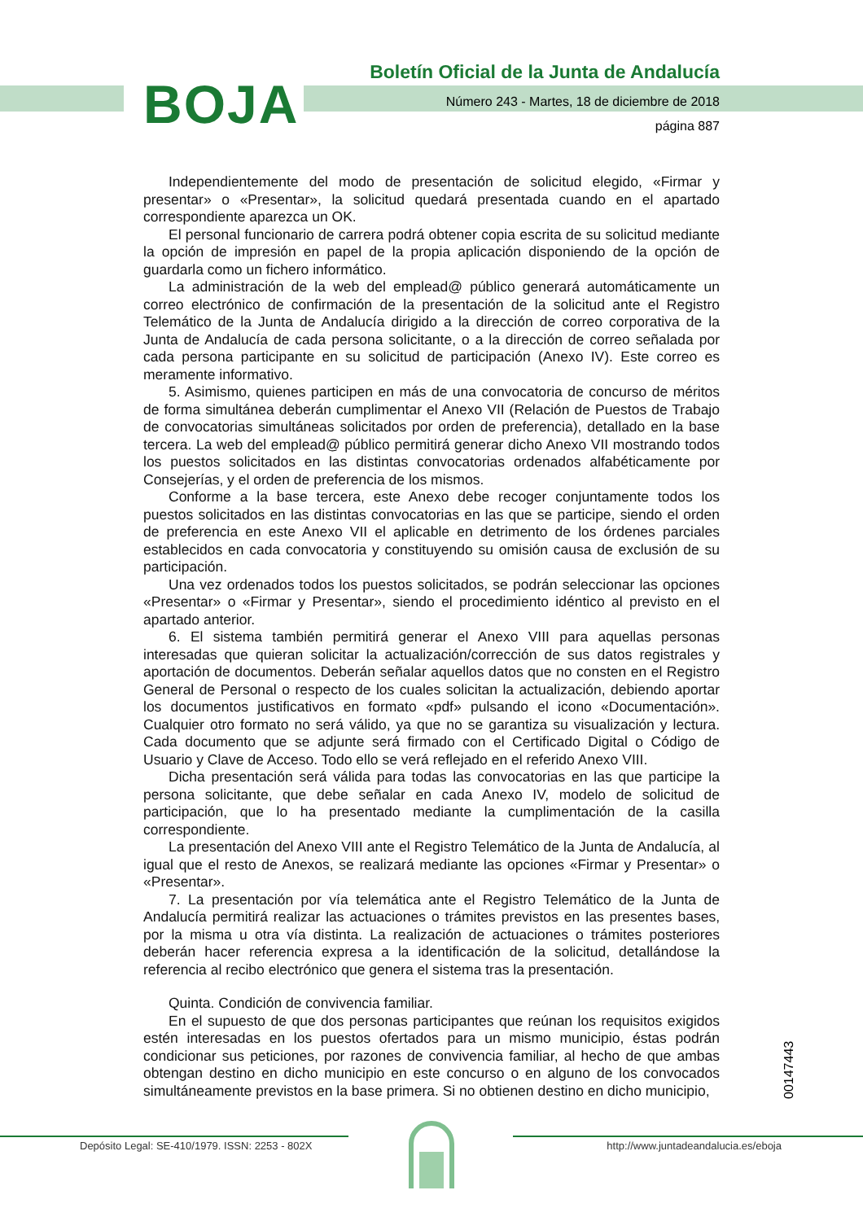BOJA
Boletín Oficial de la Junta de Andalucía
Número 243 - Martes, 18 de diciembre de 2018
página 887
Independientemente del modo de presentación de solicitud elegido, «Firmar y presentar» o «Presentar», la solicitud quedará presentada cuando en el apartado correspondiente aparezca un OK.
El personal funcionario de carrera podrá obtener copia escrita de su solicitud mediante la opción de impresión en papel de la propia aplicación disponiendo de la opción de guardarla como un fichero informático.
La administración de la web del emplead@ público generará automáticamente un correo electrónico de confirmación de la presentación de la solicitud ante el Registro Telemático de la Junta de Andalucía dirigido a la dirección de correo corporativa de la Junta de Andalucía de cada persona solicitante, o a la dirección de correo señalada por cada persona participante en su solicitud de participación (Anexo IV). Este correo es meramente informativo.
5. Asimismo, quienes participen en más de una convocatoria de concurso de méritos de forma simultánea deberán cumplimentar el Anexo VII (Relación de Puestos de Trabajo de convocatorias simultáneas solicitados por orden de preferencia), detallado en la base tercera. La web del emplead@ público permitirá generar dicho Anexo VII mostrando todos los puestos solicitados en las distintas convocatorias ordenados alfabéticamente por Consejerías, y el orden de preferencia de los mismos.
Conforme a la base tercera, este Anexo debe recoger conjuntamente todos los puestos solicitados en las distintas convocatorias en las que se participe, siendo el orden de preferencia en este Anexo VII el aplicable en detrimento de los órdenes parciales establecidos en cada convocatoria y constituyendo su omisión causa de exclusión de su participación.
Una vez ordenados todos los puestos solicitados, se podrán seleccionar las opciones «Presentar» o «Firmar y Presentar», siendo el procedimiento idéntico al previsto en el apartado anterior.
6. El sistema también permitirá generar el Anexo VIII para aquellas personas interesadas que quieran solicitar la actualización/corrección de sus datos registrales y aportación de documentos. Deberán señalar aquellos datos que no consten en el Registro General de Personal o respecto de los cuales solicitan la actualización, debiendo aportar los documentos justificativos en formato «pdf» pulsando el icono «Documentación». Cualquier otro formato no será válido, ya que no se garantiza su visualización y lectura. Cada documento que se adjunte será firmado con el Certificado Digital o Código de Usuario y Clave de Acceso. Todo ello se verá reflejado en el referido Anexo VIII.
Dicha presentación será válida para todas las convocatorias en las que participe la persona solicitante, que debe señalar en cada Anexo IV, modelo de solicitud de participación, que lo ha presentado mediante la cumplimentación de la casilla correspondiente.
La presentación del Anexo VIII ante el Registro Telemático de la Junta de Andalucía, al igual que el resto de Anexos, se realizará mediante las opciones «Firmar y Presentar» o «Presentar».
7. La presentación por vía telemática ante el Registro Telemático de la Junta de Andalucía permitirá realizar las actuaciones o trámites previstos en las presentes bases, por la misma u otra vía distinta. La realización de actuaciones o trámites posteriores deberán hacer referencia expresa a la identificación de la solicitud, detallándose la referencia al recibo electrónico que genera el sistema tras la presentación.
Quinta. Condición de convivencia familiar.
En el supuesto de que dos personas participantes que reúnan los requisitos exigidos estén interesadas en los puestos ofertados para un mismo municipio, éstas podrán condicionar sus peticiones, por razones de convivencia familiar, al hecho de que ambas obtengan destino en dicho municipio en este concurso o en alguno de los convocados simultáneamente previstos en la base primera. Si no obtienen destino en dicho municipio,
00147443
Depósito Legal: SE-410/1979. ISSN: 2253 - 802X http://www.juntadeandalucia.es/eboja